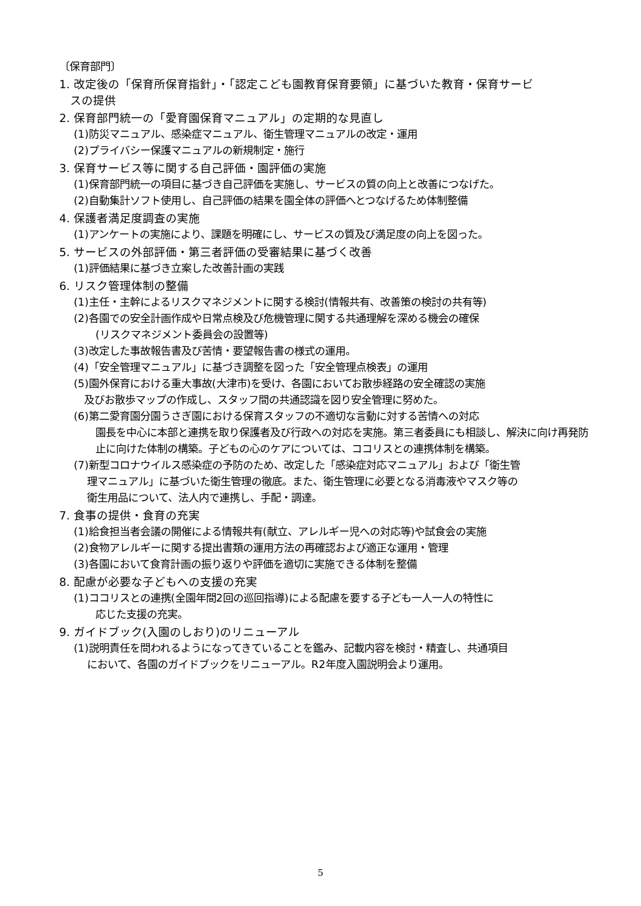〔保育部門〕
1. 改定後の「保育所保育指針」・「認定こども園教育保育要領」に基づいた教育・保育サービ
スの提供
2. 保育部門統一の「愛育園保育マニュアル」の定期的な見直し
(1)防災マニュアル、感染症マニュアル、衛生管理マニュアルの改定・運用
(2)プライバシー保護マニュアルの新規制定・施行
3. 保育サービス等に関する自己評価・園評価の実施
(1)保育部門統一の項目に基づき自己評価を実施し、サービスの質の向上と改善につなげた。
(2)自動集計ソフト使用し、自己評価の結果を園全体の評価へとつなげるため体制整備
4. 保護者満足度調査の実施
(1)アンケートの実施により、課題を明確にし、サービスの質及び満足度の向上を図った。
5. サービスの外部評価・第三者評価の受審結果に基づく改善
(1)評価結果に基づき立案した改善計画の実践
6. リスク管理体制の整備
(1)主任・主幹によるリスクマネジメントに関する検討(情報共有、改善策の検討の共有等)
(2)各園での安全計画作成や日常点検及び危機管理に関する共通理解を深める機会の確保
(リスクマネジメント委員会の設置等)
(3)改定した事故報告書及び苦情・要望報告書の様式の運用。
(4)「安全管理マニュアル」に基づき調整を図った「安全管理点検表」の運用
(5)園外保育における重大事故(大津市)を受け、各園においてお散歩経路の安全確認の実施
及びお散歩マップの作成し、スタッフ間の共通認識を図り安全管理に努めた。
(6)第二愛育園分園うさぎ園における保育スタッフの不適切な言動に対する苦情への対応
園長を中心に本部と連携を取り保護者及び行政への対応を実施。第三者委員にも相談し、解決に向け再発防止に向けた体制の構築。子どもの心のケアについては、ココリスとの連携体制を構築。
(7)新型コロナウイルス感染症の予防のため、改定した「感染症対応マニュアル」および「衛生管
理マニュアル」に基づいた衛生管理の徹底。また、衛生管理に必要となる消毒液やマスク等の
衛生用品について、法人内で連携し、手配・調達。
7. 食事の提供・食育の充実
(1)給食担当者会議の開催による情報共有(献立、アレルギー児への対応等)や試食会の実施
(2)食物アレルギーに関する提出書類の運用方法の再確認および適正な運用・管理
(3)各園において食育計画の振り返りや評価を適切に実施できる体制を整備
8. 配慮が必要な子どもへの支援の充実
(1)ココリスとの連携(全園年間2回の巡回指導)による配慮を要する子ども一人一人の特性に
応じた支援の充実。
9. ガイドブック(入園のしおり)のリニューアル
(1)説明責任を問われるようになってきていることを鑑み、記載内容を検討・精査し、共通項目
において、各園のガイドブックをリニューアル。R2年度入園説明会より運用。
5